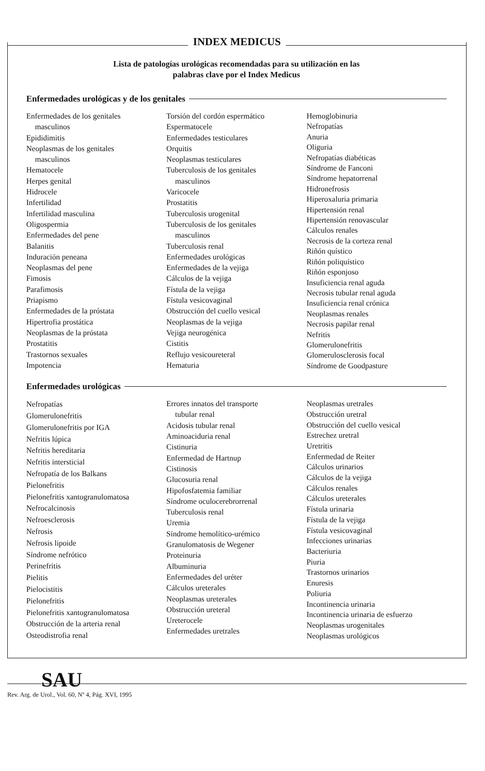INDEX MEDICUS
Lista de patologías urológicas recomendadas para su utilización en las
palabras clave por el Index Medicus
Enfermedades urológicas y de los genitales
Enfermedades de los genitales
masculinos
Epididimitis
Neoplasmas de los genitales
masculinos
Hematocele
Herpes genital
Hidrocele
Infertilidad
Infertilidad masculina
Oligospermia
Enfermedades del pene
Balanitis
Induración peneana
Neoplasmas del pene
Fimosis
Parafimosis
Priapismo
Enfermedades de la próstata
Hipertrofia prostática
Neoplasmas de la próstata
Prostatitis
Trastornos sexuales
Impotencia
Torsión del cordón espermático
Espermatocele
Enfermedades testiculares
Orquitis
Neoplasmas testiculares
Tuberculosis de los genitales
masculinos
Varicocele
Prostatitis
Tuberculosis urogenital
Tuberculosis de los genitales
masculinos
Tuberculosis renal
Enfermedades urológicas
Enfermedades de la vejiga
Cálculos de la vejiga
Fístula de la vejiga
Fístula vesicovaginal
Obstrucción del cuello vesical
Neoplasmas de la vejiga
Vejiga neurogénica
Cistitis
Reflujo vesicoureteral
Hematuria
Hemoglobinuria
Nefropatías
Anuria
Oliguria
Nefropatías diabéticas
Síndrome de Fanconi
Síndrome hepatorrenal
Hidronefrosis
Hiperoxaluria primaria
Hipertensión renal
Hipertensión renovascular
Cálculos renales
Necrosis de la corteza renal
Riñón quístico
Riñón poliquístico
Riñón esponjoso
Insuficiencia renal aguda
Necrosis tubular renal aguda
Insuficiencia renal crónica
Neoplasmas renales
Necrosis papilar renal
Nefritis
Glomerulonefritis
Glomerulosclerosis focal
Síndrome de Goodpasture
Enfermedades urológicas
Nefropatías
Glomerulonefritis
Glomerulonefritis por IGA
Nefritis lúpica
Nefritis hereditaria
Nefritis intersticial
Nefropatía de los Balkans
Pielonefritis
Pielonefritis xantogranulomatosa
Nefrocalcinosis
Nefroesclerosis
Nefrosis
Nefrosis lipoide
Síndrome nefrótico
Perinefritis
Pielitis
Pielocistitis
Pielonefritis
Pielonefritis xantogranulomatosa
Obstrucción de la arteria renal
Osteodistrofia renal
Errores innatos del transporte
tubular renal
Acidosis tubular renal
Aminoaciduria renal
Cistinuria
Enfermedad de Hartnup
Cistinosis
Glucosuria renal
Hipofosfatemia familiar
Síndrome oculocerebrorrenal
Tuberculosis renal
Uremia
Síndrome hemolítico-urémico
Granulomatosis de Wegener
Proteinuria
Albuminuria
Enfermedades del uréter
Cálculos ureterales
Neoplasmas ureterales
Obstrucción ureteral
Ureterocele
Enfermedades uretrales
Neoplasmas uretrales
Obstrucción uretral
Obstrucción del cuello vesical
Estrechez uretral
Uretritis
Enfermedad de Reiter
Cálculos urinarios
Cálculos de la vejiga
Cálculos renales
Cálculos ureterales
Fístula urinaria
Fístula de la vejiga
Fístula vesicovaginal
Infecciones urinarias
Bacteriuria
Piuria
Trastornos urinarios
Enuresis
Poliuria
Incontinencia urinaria
Incontinencia urinaria de esfuerzo
Neoplasmas urogenitales
Neoplasmas urológicos
SAU
Rev. Arg. de Urol., Vol. 60, Nº 4, Pág. XVI, 1995